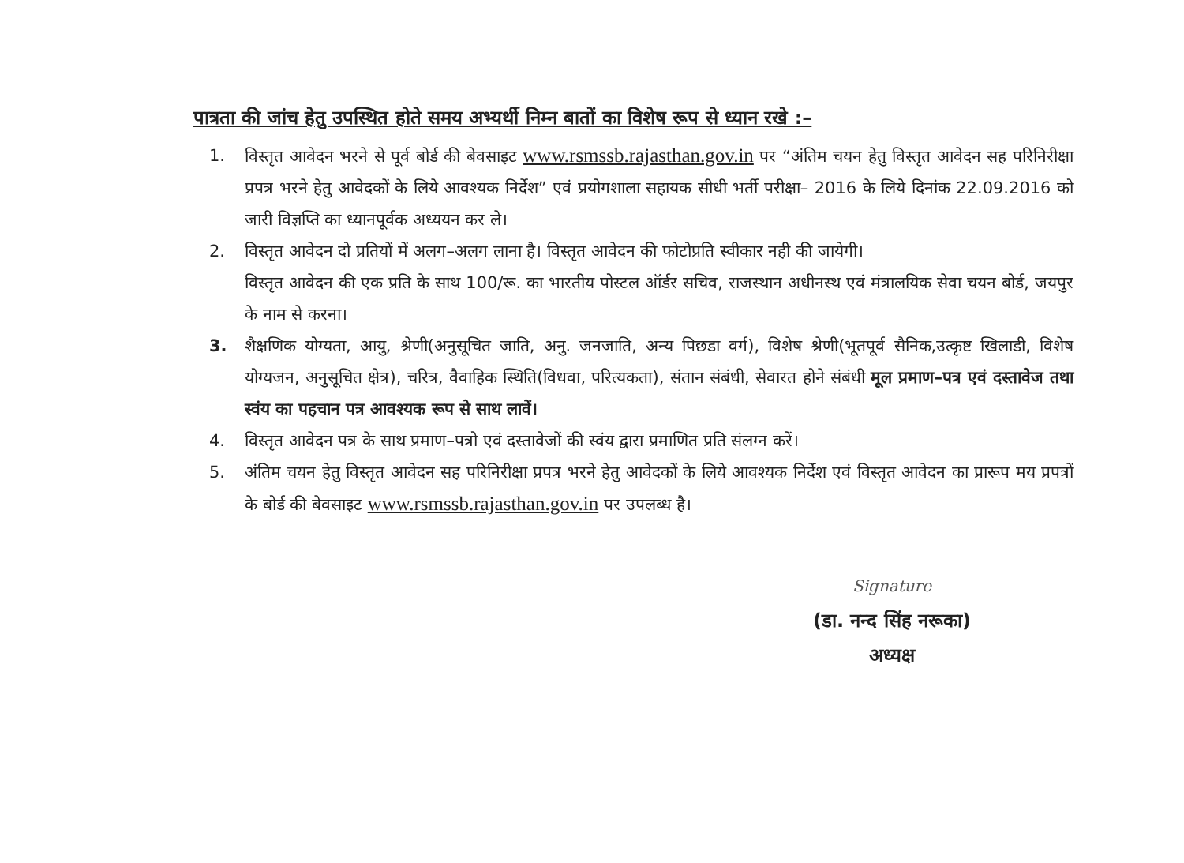पात्रता की जांच हेतु उपस्थित होते समय अभ्यर्थी निम्न बातों का विशेष रूप से ध्यान रखे :–
1. विस्तृत आवेदन भरने से पूर्व बोर्ड की बेवसाइट www.rsmssb.rajasthan.gov.in पर “अंतिम चयन हेतु विस्तृत आवेदन सह परिनिरीक्षा प्रपत्र भरने हेतु आवेदकों के लिये आवश्यक निर्देश” एवं प्रयोगशाला सहायक सीधी भर्ती परीक्षा– 2016 के लिये दिनांक 22.09.2016 को जारी विज्ञप्ति का ध्यानपूर्वक अध्ययन कर ले।
2. विस्तृत आवेदन दो प्रतियों में अलग–अलग लाना है। विस्तृत आवेदन की फोटोप्रति स्वीकार नही की जायेगी।
विस्तृत आवेदन की एक प्रति के साथ 100/रू. का भारतीय पोस्टल ऑर्डर सचिव, राजस्थान अधीनस्थ एवं मंत्रालयिक सेवा चयन बोर्ड, जयपुर के नाम से करना।
3. शैक्षणिक योग्यता, आयु, श्रेणी(अनुसूचित जाति, अनु. जनजाति, अन्य पिछडा वर्ग), विशेष श्रेणी(भूतपूर्व सैनिक,उत्कृष्ट खिलाडी, विशेष योग्यजन, अनुसूचित क्षेत्र), चरित्र, वैवाहिक स्थिति(विधवा, परित्यकता), संतान संबंधी, सेवारत होने संबंधी मूल प्रमाण–पत्र एवं दस्तावेज तथा स्वंय का पहचान पत्र आवश्यक रूप से साथ लावें।
4. विस्तृत आवेदन पत्र के साथ प्रमाण–पत्रो एवं दस्तावेजों की स्वंय द्वारा प्रमाणित प्रति संलग्न करें।
5. अंतिम चयन हेतु विस्तृत आवेदन सह परिनिरीक्षा प्रपत्र भरने हेतु आवेदकों के लिये आवश्यक निर्देश एवं विस्तृत आवेदन का प्रारूप मय प्रपत्रों के बोर्ड की बेवसाइट www.rsmssb.rajasthan.gov.in पर उपलब्ध है।
Signature
(डा. नन्द सिंह नरूका)
अध्यक्ष